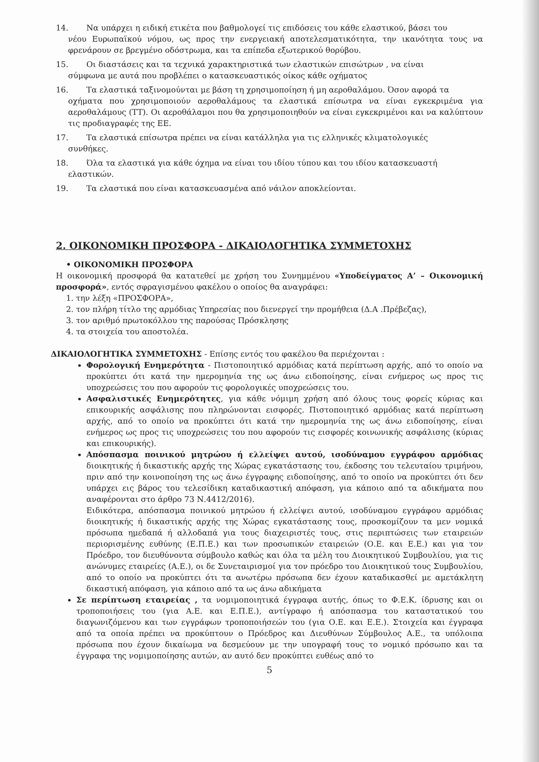14. Να υπάρχει η ειδική ετικέτα που βαθμολογεί τις επιδόσεις του κάθε ελαστικού, βάσει του
νέου Ευρωπαϊκού νόμου, ως προς την ενεργειακή αποτελεσματικότητα, την ικανότητα τους να φρενάρουν σε βρεγμένο οδόστρωμα, και τα επίπεδα εξωτερικού θορύβου.
15. Οι διαστάσεις και τα τεχνικά χαρακτηριστικά των ελαστικών επισώτρων , να είναι
σύμφωνα με αυτά που προβλέπει ο κατασκευαστικός οίκος κάθε οχήματος
16. Τα ελαστικά ταξινομούνται με βάση τη χρησιμοποίηση ή μη αεροθαλάμου. Όσον αφορά τα
οχήματα που χρησιμοποιούν αεροθαλάμους τα ελαστικά επίσωτρα να είναι εγκεκριμένα για αεροθαλάμους (TT). Οι αεροθάλαμοι που θα χρησιμοποιηθούν να είναι εγκεκριμένοι και να καλύπτουν τις προδιαγραφές της ΕΕ.
17. Τα ελαστικά επίσωτρα πρέπει να είναι κατάλληλα για τις ελληνικές κλιματολογικές
συνθήκες.
18. Όλα τα ελαστικά για κάθε όχημα να είναι του ιδίου τύπου και του ιδίου κατασκευαστή
ελαστικών.
19. Τα ελαστικά που είναι κατασκευασμένα από νάιλον αποκλείονται.
2. ΟΙΚΟΝΟΜΙΚΗ ΠΡΟΣΦΟΡΑ - ΔΙΚΑΙΟΛΟΓΗΤΙΚΑ ΣΥΜΜΕΤΟΧΗΣ
• ΟΙΚΟΝΟΜΙΚΗ ΠΡΟΣΦΟΡΑ
Η οικονομική προσφορά θα κατατεθεί με χρήση του Συνημμένου «Υποδείγματος Α’ – Οικονομική προσφορά», εντός σφραγισμένου φακέλου ο οποίος θα αναγράφει:
1. την λέξη «ΠΡΟΣΦΟΡΑ»,
2. τον πλήρη τίτλο της αρμόδιας Υπηρεσίας που διενεργεί την προμήθεια (Δ.Α .Πρέβεζας),
3. τον αριθμό πρωτοκόλλου της παρούσας Πρόσκλησης
4. τα στοιχεία του αποστολέα.
ΔΙΚΑΙΟΛΟΓΗΤΙΚΑ ΣΥΜΜΕΤΟΧΗΣ - Επίσης εντός του φακέλου θα περιέχονται :
Φορολογική Ενημερότητα - Πιστοποιητικό αρμόδιας κατά περίπτωση αρχής, από το οποίο να προκύπτει ότι κατά την ημερομηνία της ως άνω ειδοποίησης, είναι ενήμερος ως προς τις υποχρεώσεις του που αφορούν τις φορολογικές υποχρεώσεις του.
Ασφαλιστικές Ενημερότητες, για κάθε νόμιμη χρήση από όλους τους φορείς κύριας και επικουρικής ασφάλισης που πληρώνονται εισφορές. Πιστοποιητικό αρμόδιας κατά περίπτωση αρχής, από το οποίο να προκύπτει ότι κατά την ημερομηνία της ως άνω ειδοποίησης, είναι ενήμερος ως προς τις υποχρεώσεις του που αφορούν τις εισφορές κοινωνικής ασφάλισης (κύριας και επικουρικής).
Απόσπασμα ποινικού μητρώου ή ελλείψει αυτού, ισοδύναμου εγγράφου αρμόδιας διοικητικής ή δικαστικής αρχής της Χώρας εγκατάστασης του, έκδοσης του τελευταίου τριμήνου, πριν από την κοινοποίηση της ως άνω έγγραφης ειδοποίησης, από το οποίο να προκύπτει ότι δεν υπάρχει εις βάρος του τελεσίδικη καταδικαστική απόφαση, για κάποιο από τα αδικήματα που αναφέρονται στο άρθρο 73 Ν.4412/2016).
Ειδικότερα, απόσπασμα ποινικού μητρώου ή ελλείψει αυτού, ισοδύναμου εγγράφου αρμόδιας διοικητικής ή δικαστικής αρχής της Χώρας εγκατάστασης τους, προσκομίζουν τα μεν νομικά πρόσωπα ημεδαπά ή αλλοδαπά για τους διαχειριστές τους, στις περιπτώσεις των εταιρειών περιορισμένης ευθύνης (Ε.Π.Ε.) και των προσωπικών εταιρειών (Ο.Ε. και Ε.Ε.) και για τον Πρόεδρο, τον διευθύνοντα σύμβουλο καθώς και όλα τα μέλη του Διοικητικού Συμβουλίου, για τις ανώνυμες εταιρείες (Α.Ε.), οι δε Συνεταιρισμοί για τον πρόεδρο του Διοικητικού τους Συμβουλίου, από το οποίο να προκύπτει ότι τα ανωτέρω πρόσωπα δεν έχουν καταδικασθεί με αμετάκλητη δικαστική απόφαση, για κάποιο από τα ως άνω αδικήματα
Σε περίπτωση εταιρείας , τα νομιμοποιητικά έγγραφα αυτής, όπως το Φ.Ε.Κ. ίδρυσης και οι τροποποιήσεις του (για Α.Ε. και Ε.Π.Ε.), αντίγραφο ή απόσπασμα του καταστατικού του διαγωνιζόμενου και των εγγράφων τροποποιήσεών του (για Ο.Ε. και Ε.Ε.). Στοιχεία και έγγραφα από τα οποία πρέπει να προκύπτουν ο Πρόεδρος και Διευθύνων Σύμβουλος Α.Ε., τα υπόλοιπα πρόσωπα που έχουν δικαίωμα να δεσμεύουν με την υπογραφή τους το νομικό πρόσωπο και τα έγγραφα της νομιμοποίησης αυτών, αν αυτό δεν προκύπτει ευθέως από το
5